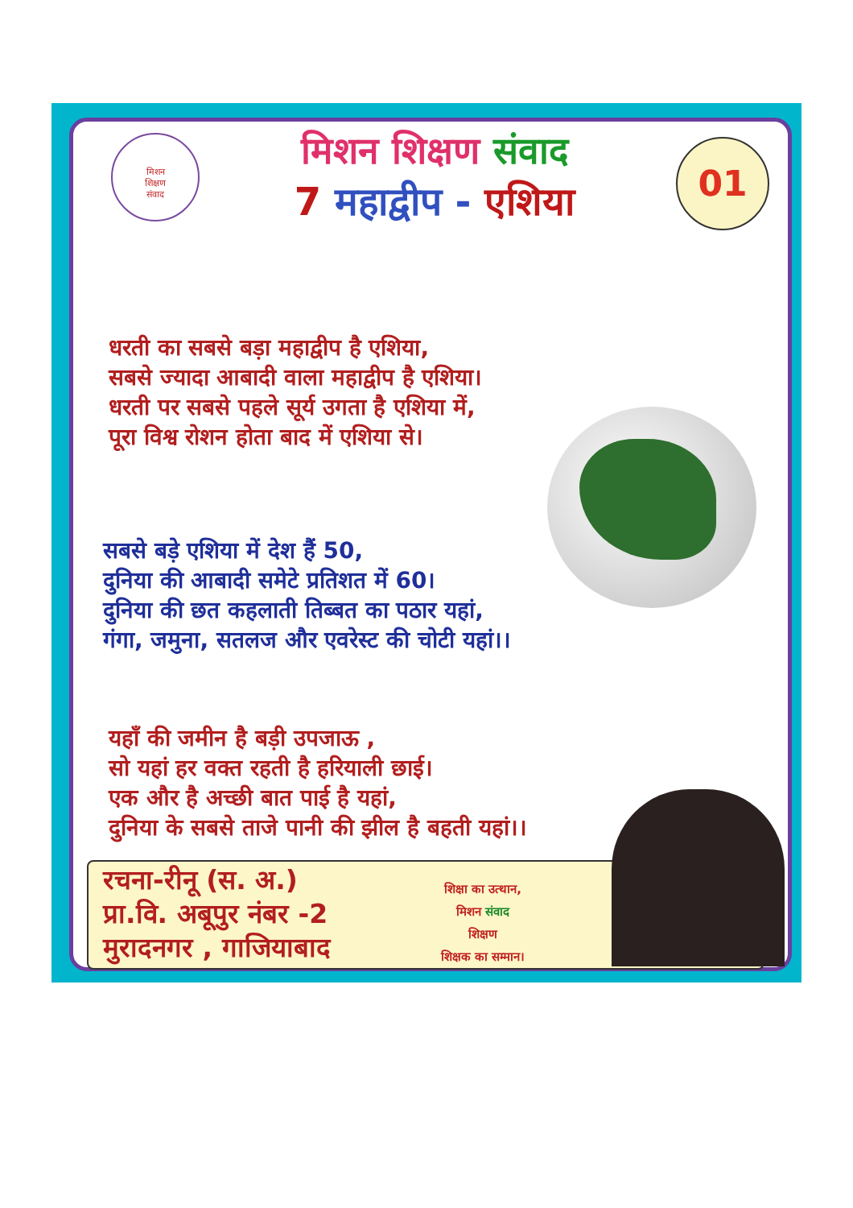मिशन
शिक्षण
संवाद
मिशन शिक्षण संवाद
7 महाद्वीप - एशिया
01
धरती का सबसे बड़ा महाद्वीप है एशिया,
सबसे ज्यादा आबादी वाला महाद्वीप है एशिया।
धरती पर सबसे पहले सूर्य उगता है एशिया में,
पूरा विश्व रोशन होता बाद में एशिया से।
सबसे बड़े एशिया में देश हैं 50,
दुनिया की आबादी समेटे प्रतिशत में 60।
दुनिया की छत कहलाती तिब्बत का पठार यहां,
गंगा, जमुना, सतलज और एवरेस्ट की चोटी यहां।।
यहाँ की जमीन है बड़ी उपजाऊ ,
सो यहां हर वक्त रहती है हरियाली छाई।
एक और है अच्छी बात पाई है यहां,
दुनिया के सबसे ताजे पानी की झील है बहती यहां।।
रचना-रीनू (स. अ.)
प्रा.वि. अबूपुर नंबर -2
मुरादनगर , गाजियाबाद
शिक्षा का उत्थान,
मिशन संवाद
शिक्षण
शिक्षक का सम्मान।